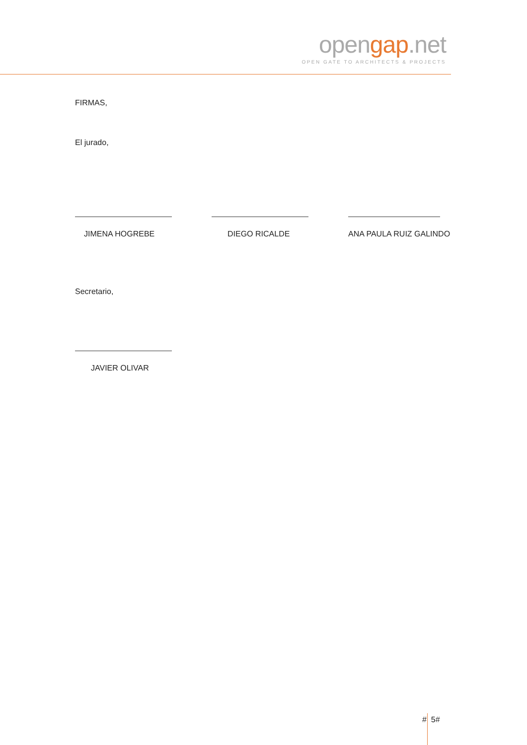opengap.net
OPEN GATE TO ARCHITECTS & PROJECTS
FIRMAS,
El jurado,
JIMENA HOGREBE DIEGO RICALDE ANA PAULA RUIZ GALINDO
Secretario,
JAVIER OLIVAR
# 5#